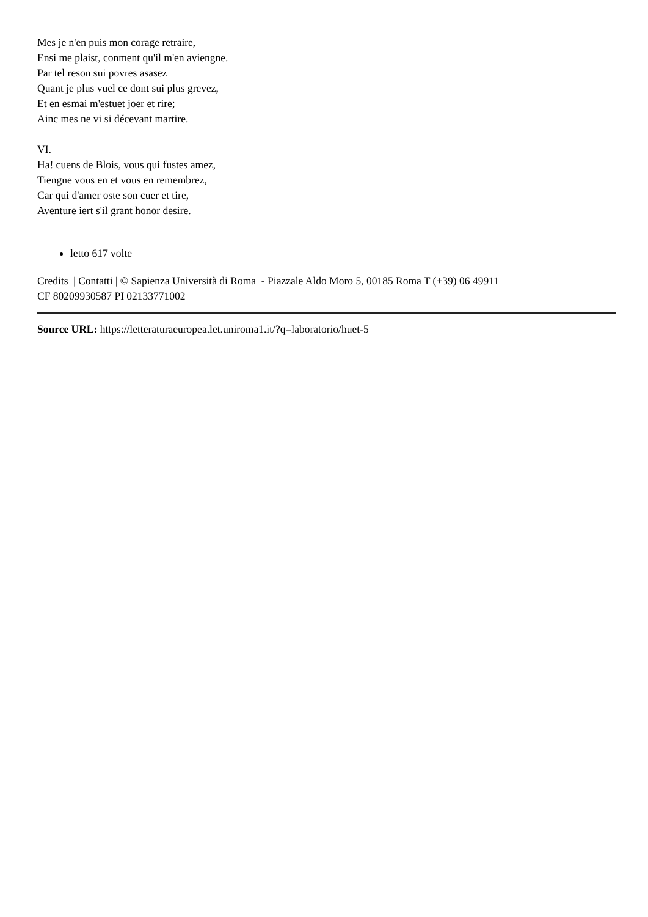Mes je n'en puis mon corage retraire,
Ensi me plaist, conment qu'il m'en aviengne.
Par tel reson sui povres asasez
Quant je plus vuel ce dont sui plus grevez,
Et en esmai m'estuet joer et rire;
Ainc mes ne vi si décevant martire.
VI.
Ha! cuens de Blois, vous qui fustes amez,
Tiengne vous en et vous en remembrez,
Car qui d'amer oste son cuer et tire,
Aventure iert s'il grant honor desire.
letto 617 volte
Credits | Contatti | © Sapienza Università di Roma - Piazzale Aldo Moro 5, 00185 Roma T (+39) 06 49911
CF 80209930587 PI 02133771002
Source URL: https://letteraturaeuropea.let.uniroma1.it/?q=laboratorio/huet-5